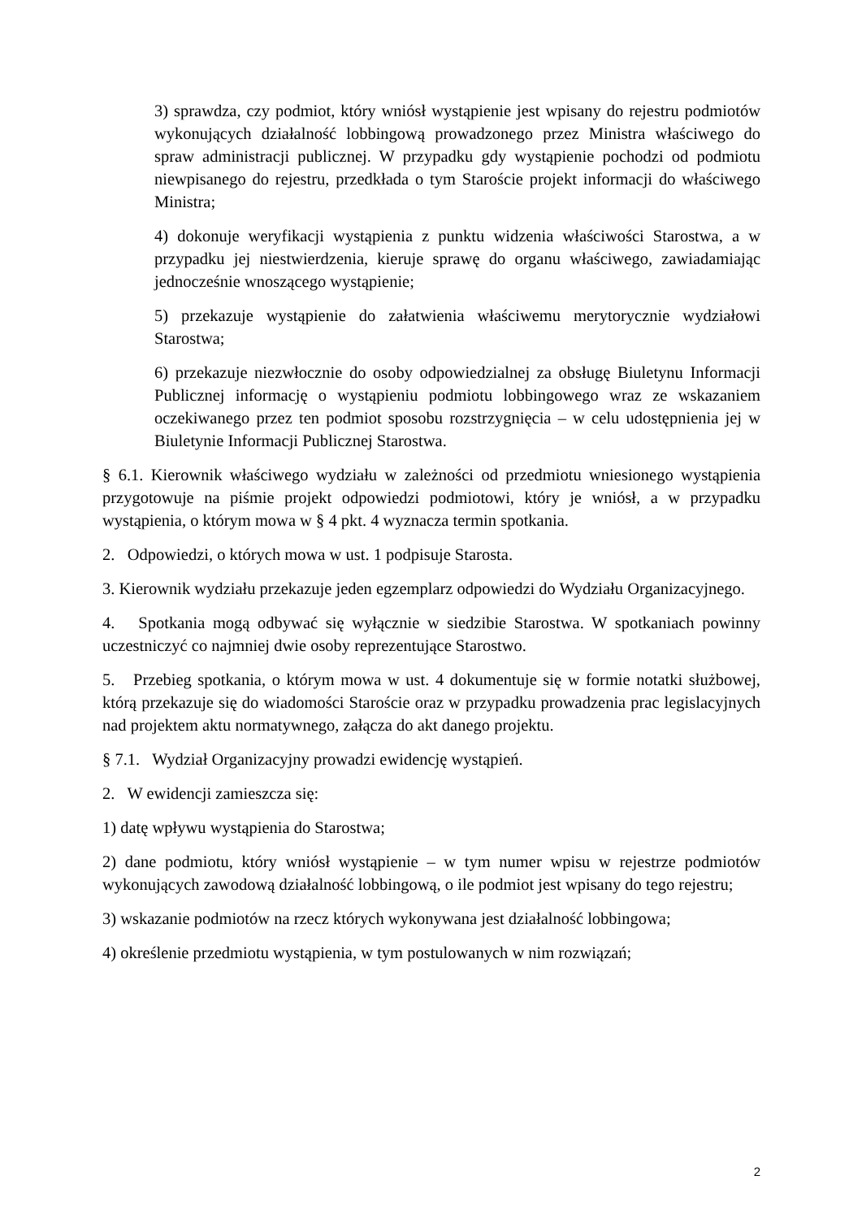3) sprawdza, czy podmiot, który wniósł wystąpienie jest wpisany do rejestru podmiotów wykonujących działalność lobbingową prowadzonego przez Ministra właściwego do spraw administracji publicznej. W przypadku gdy wystąpienie pochodzi od podmiotu niewpisanego do rejestru, przedkłada o tym Staroście projekt informacji do właściwego Ministra;
4) dokonuje weryfikacji wystąpienia z punktu widzenia właściwości Starostwa, a w przypadku jej niestwierdzenia, kieruje sprawę do organu właściwego, zawiadamiając jednocześnie wnoszącego wystąpienie;
5) przekazuje wystąpienie do załatwienia właściwemu merytorycznie wydziałowi Starostwa;
6) przekazuje niezwłocznie do osoby odpowiedzialnej za obsługę Biuletynu Informacji Publicznej informację o wystąpieniu podmiotu lobbingowego wraz ze wskazaniem oczekiwanego przez ten podmiot sposobu rozstrzygnięcia – w celu udostępnienia jej w Biuletynie Informacji Publicznej Starostwa.
§ 6.1. Kierownik właściwego wydziału w zależności od przedmiotu wniesionego wystąpienia przygotowuje na piśmie projekt odpowiedzi podmiotowi, który je wniósł, a w przypadku wystąpienia, o którym mowa w § 4 pkt. 4 wyznacza termin spotkania.
2. Odpowiedzi, o których mowa w ust. 1 podpisuje Starosta.
3. Kierownik wydziału przekazuje jeden egzemplarz odpowiedzi do Wydziału Organizacyjnego.
4. Spotkania mogą odbywać się wyłącznie w siedzibie Starostwa. W spotkaniach powinny uczestniczyć co najmniej dwie osoby reprezentujące Starostwo.
5. Przebieg spotkania, o którym mowa w ust. 4 dokumentuje się w formie notatki służbowej, którą przekazuje się do wiadomości Staroście oraz w przypadku prowadzenia prac legislacyjnych nad projektem aktu normatywnego, załącza do akt danego projektu.
§ 7.1. Wydział Organizacyjny prowadzi ewidencję wystąpień.
2. W ewidencji zamieszcza się:
1) datę wpływu wystąpienia do Starostwa;
2) dane podmiotu, który wniósł wystąpienie – w tym numer wpisu w rejestrze podmiotów wykonujących zawodową działalność lobbingową, o ile podmiot jest wpisany do tego rejestru;
3) wskazanie podmiotów na rzecz których wykonywana jest działalność lobbingowa;
4) określenie przedmiotu wystąpienia, w tym postulowanych w nim rozwiązań;
2